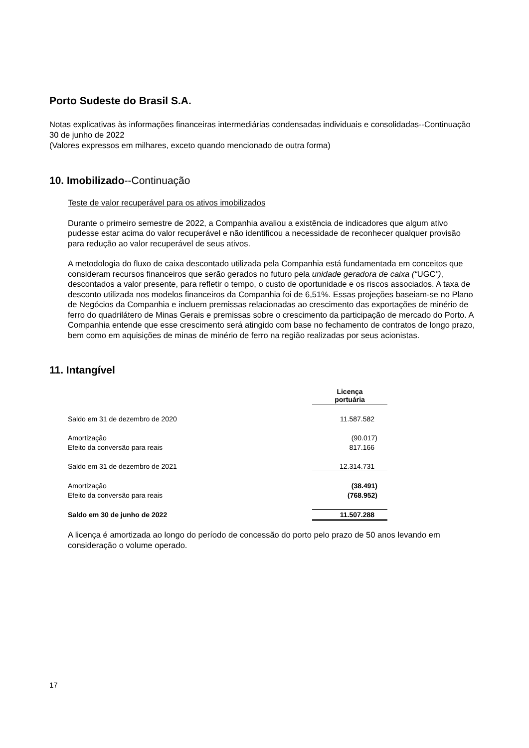Porto Sudeste do Brasil S.A.
Notas explicativas às informações financeiras intermediárias condensadas individuais e consolidadas--Continuação
30 de junho de 2022
(Valores expressos em milhares, exceto quando mencionado de outra forma)
10. Imobilizado--Continuação
Teste de valor recuperável para os ativos imobilizados
Durante o primeiro semestre de 2022, a Companhia avaliou a existência de indicadores que algum ativo pudesse estar acima do valor recuperável e não identificou a necessidade de reconhecer qualquer provisão para redução ao valor recuperável de seus ativos.
A metodologia do fluxo de caixa descontado utilizada pela Companhia está fundamentada em conceitos que consideram recursos financeiros que serão gerados no futuro pela unidade geradora de caixa (“UGC”), descontados a valor presente, para refletir o tempo, o custo de oportunidade e os riscos associados. A taxa de desconto utilizada nos modelos financeiros da Companhia foi de 6,51%. Essas projeções baseiam-se no Plano de Negócios da Companhia e incluem premissas relacionadas ao crescimento das exportações de minério de ferro do quadrilátero de Minas Gerais e premissas sobre o crescimento da participação de mercado do Porto. A Companhia entende que esse crescimento será atingido com base no fechamento de contratos de longo prazo, bem como em aquisições de minas de minério de ferro na região realizadas por seus acionistas.
11. Intangível
| | Licença portuária |
| Saldo em 31 de dezembro de 2020 | 11.587.582 |
| Amortização | (90.017) |
| Efeito da conversão para reais | 817.166 |
| Saldo em 31 de dezembro de 2021 | 12.314.731 |
| Amortização | (38.491) |
| Efeito da conversão para reais | (768.952) |
| Saldo em 30 de junho de 2022 | 11.507.288 |
A licença é amortizada ao longo do período de concessão do porto pelo prazo de 50 anos levando em consideração o volume operado.
17